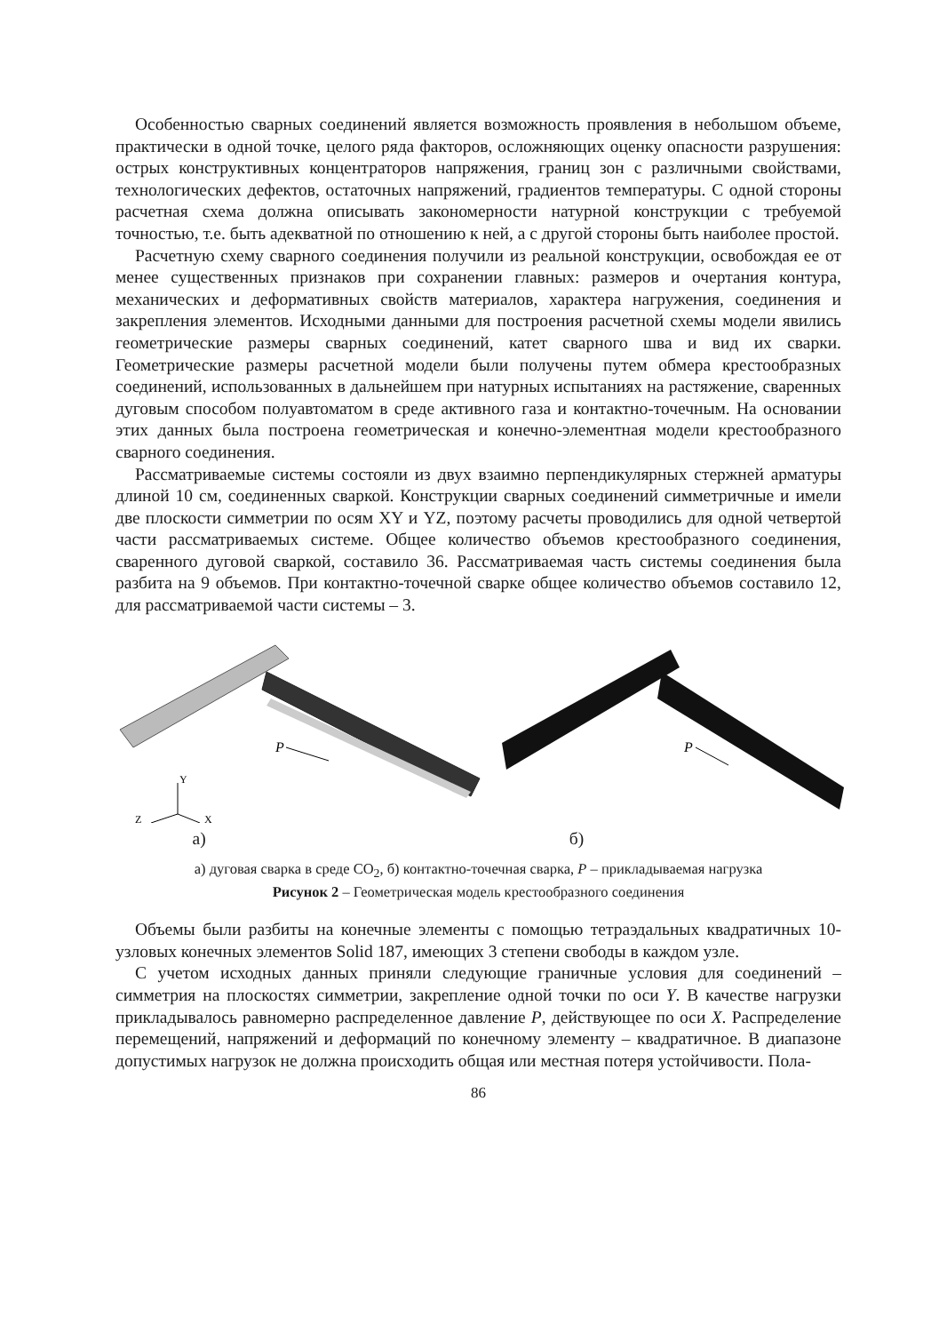Особенностью сварных соединений является возможность проявления в небольшом объеме, практически в одной точке, целого ряда факторов, осложняющих оценку опасности разрушения: острых конструктивных концентраторов напряжения, границ зон с различными свойствами, технологических дефектов, остаточных напряжений, градиентов температуры. С одной стороны расчетная схема должна описывать закономерности натурной конструкции с требуемой точностью, т.е. быть адекватной по отношению к ней, а с другой стороны быть наиболее простой.
Расчетную схему сварного соединения получили из реальной конструкции, освобождая ее от менее существенных признаков при сохранении главных: размеров и очертания контура, механических и деформативных свойств материалов, характера нагружения, соединения и закрепления элементов. Исходными данными для построения расчетной схемы модели явились геометрические размеры сварных соединений, катет сварного шва и вид их сварки. Геометрические размеры расчетной модели были получены путем обмера крестообразных соединений, использованных в дальнейшем при натурных испытаниях на растяжение, сваренных дуговым способом полуавтоматом в среде активного газа и контактно-точечным. На основании этих данных была построена геометрическая и конечно-элементная модели крестообразного сварного соединения.
Рассматриваемые системы состояли из двух взаимно перпендикулярных стержней арматуры длиной 10 см, соединенных сваркой. Конструкции сварных соединений симметричные и имели две плоскости симметрии по осям XY и YZ, поэтому расчеты проводились для одной четвертой части рассматриваемых системе. Общее количество объемов крестообразного соединения, сваренного дуговой сваркой, составило 36. Рассматриваемая часть системы соединения была разбита на 9 объемов. При контактно-точечной сварке общее количество объемов составило 12, для рассматриваемой части системы – 3.
P
Y
Z
X
а)
P
б)
а) дуговая сварка в среде CO<sub>2</sub>, б) контактно-точечная сварка, P – прикладываемая нагрузка
Рисунок 2 – Геометрическая модель крестообразного соединения
Объемы были разбиты на конечные элементы с помощью тетраэдальных квадратичных 10-узловых конечных элементов Solid 187, имеющих 3 степени свободы в каждом узле.
С учетом исходных данных приняли следующие граничные условия для соединений – симметрия на плоскостях симметрии, закрепление одной точки по оси Y. В качестве нагрузки прикладывалось равномерно распределенное давление P, действующее по оси X. Распределение перемещений, напряжений и деформаций по конечному элементу – квадратичное. В диапазоне допустимых нагрузок не должна происходить общая или местная потеря устойчивости. Пола-
86